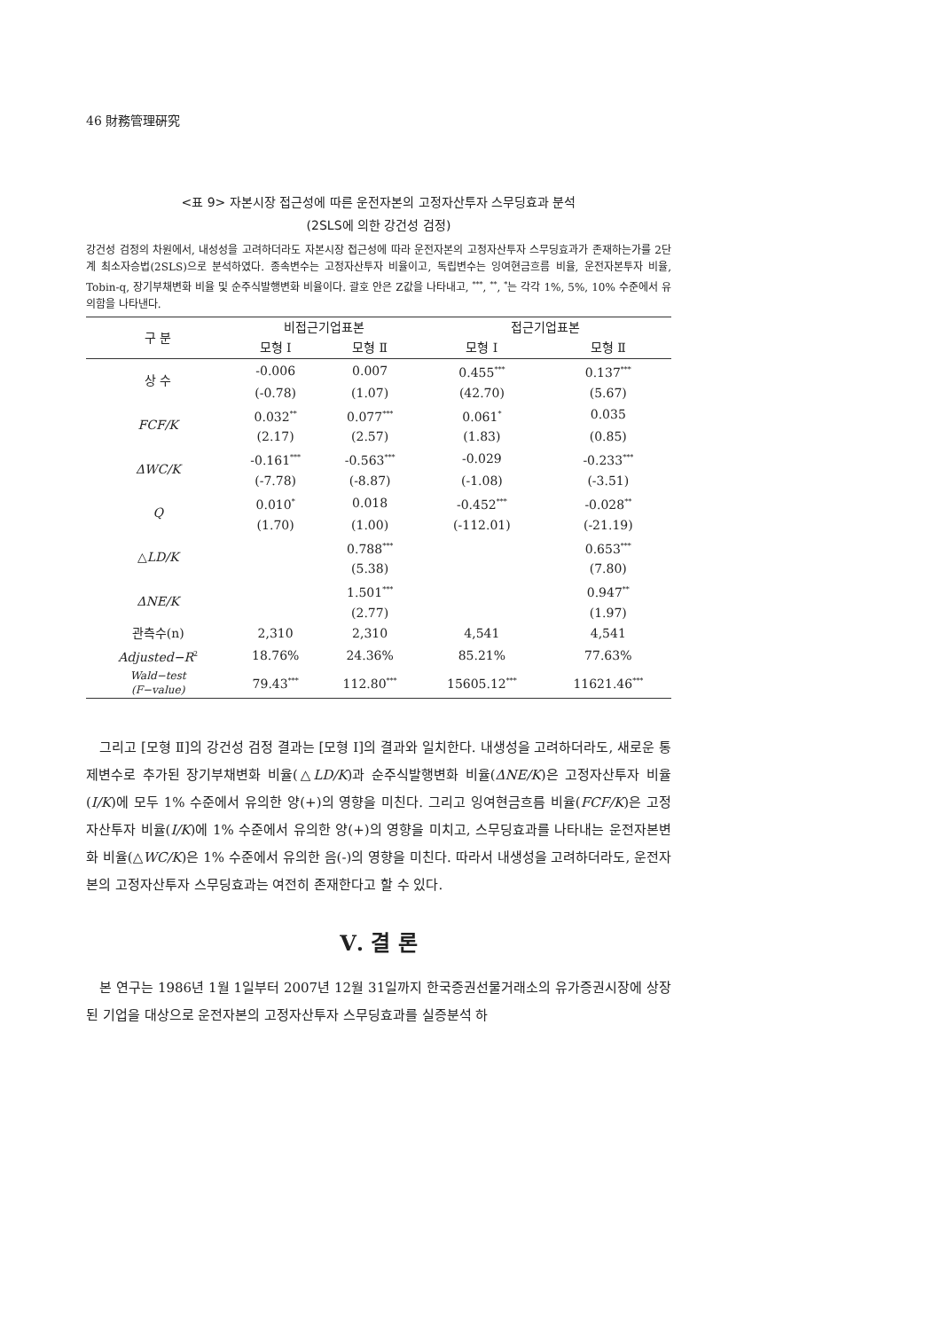46 財務管理硏究
<표 9> 자본시장 접근성에 따른 운전자본의 고정자산투자 스무딩효과 분석
(2SLS에 의한 강건성 검정)
강건성 검정의 차원에서, 내성성을 고려하더라도 자본시장 접근성에 따라 운전자본의 고정자산투자 스무딩효과가 존재하는가를 2단계 최소자승법(2SLS)으로 분석하였다. 종속변수는 고정자산투자 비율이고, 독립변수는 잉여현금흐름 비율, 운전자본투자 비율, Tobin-q, 장기부채변화 비율 및 순주식발행변화 비율이다. 괄호 안은 Z값을 나타내고, <sup>***</sup>, <sup>**</sup>, <sup>*</sup>는 각각 1%, 5%, 10% 수준에서 유의함을 나타낸다.
| 구 분 | 비접근기업표본 | | 접근기업표본 | |
| --- | --- | --- | --- | --- |
| | 모형 Ⅰ | 모형 Ⅱ | 모형 Ⅰ | 모형 Ⅱ |
| 상 수 | -0.006 | 0.007 | 0.455<sup>***</sup> | 0.137<sup>***</sup> |
| | (-0.78) | (1.07) | (42.70) | (5.67) |
| FCF/K | 0.032<sup>**</sup> | 0.077<sup>***</sup> | 0.061<sup>*</sup> | 0.035 |
| | (2.17) | (2.57) | (1.83) | (0.85) |
| ΔWC/K | -0.161<sup>***</sup> | -0.563<sup>***</sup> | -0.029 | -0.233<sup>***</sup> |
| | (-7.78) | (-8.87) | (-1.08) | (-3.51) |
| Q | 0.010<sup>*</sup> | 0.018 | -0.452<sup>***</sup> | -0.028<sup>**</sup> |
| | (1.70) | (1.00) | (-112.01) | (-21.19) |
| △ LD/K | | 0.788<sup>***</sup> | | 0.653<sup>***</sup> |
| | | (5.38) | | (7.80) |
| ΔNE/K | | 1.501<sup>***</sup> | | 0.947<sup>**</sup> |
| | | (2.77) | | (1.97) |
| 관측수(n) | 2,310 | 2,310 | 4,541 | 4,541 |
| Adjusted−R<sup>2</sup> | 18.76% | 24.36% | 85.21% | 77.63% |
| Wald−test (F−value) | 79.43<sup>***</sup> | 112.80<sup>***</sup> | 15605.12<sup>***</sup> | 11621.46<sup>***</sup> |
그리고 [모형 Ⅱ]의 강건성 검정 결과는 [모형 Ⅰ]의 결과와 일치한다. 내생성을 고려하더라도, 새로운 통제변수로 추가된 장기부채변화 비율(△LD/K)과 순주식발행변화 비율(ΔNE/K)은 고정자산투자 비율(I/K)에 모두 1% 수준에서 유의한 양(+)의 영향을 미친다. 그리고 잉여현금흐름 비율(FCF/K)은 고정자산투자 비율(I/K)에 1% 수준에서 유의한 양(+)의 영향을 미치고, 스무딩효과를 나타내는 운전자본변화 비율(△WC/K)은 1% 수준에서 유의한 음(-)의 영향을 미친다. 따라서 내생성을 고려하더라도, 운전자본의 고정자산투자 스무딩효과는 여전히 존재한다고 할 수 있다.
Ⅴ. 결 론
본 연구는 1986년 1월 1일부터 2007년 12월 31일까지 한국증권선물거래소의 유가증권시장에 상장된 기업을 대상으로 운전자본의 고정자산투자 스무딩효과를 실증분석 하